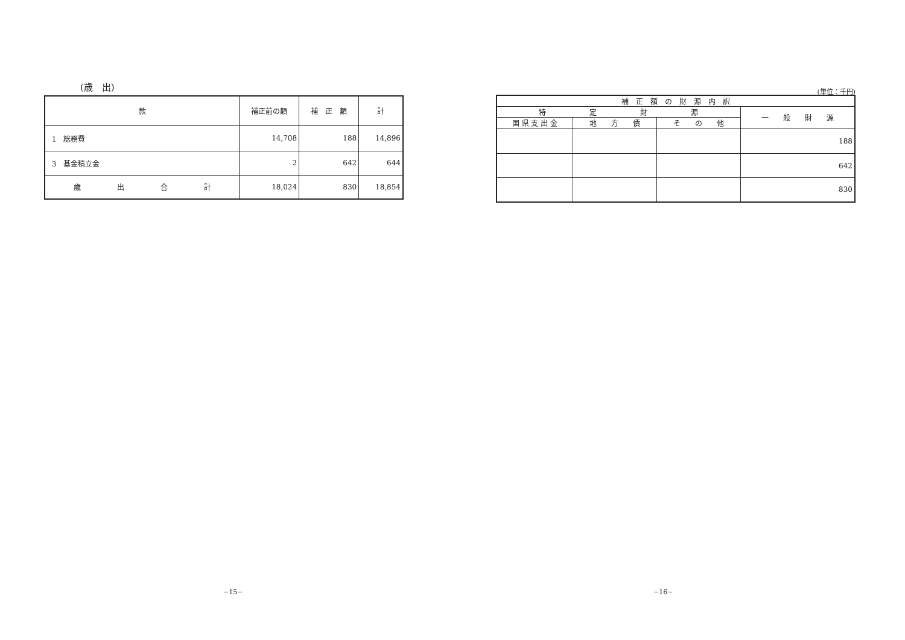(歳　出)
| 款 | 補正前の額 | 補 正 額 | 計 |
| --- | --- | --- | --- |
| 1 総務費 | 14,708 | 188 | 14,896 |
| 3 基金積立金 | 2 | 642 | 644 |
| 歳 出 合 計 | 18,024 | 830 | 18,854 |
(単位：千円)
| 補 正 額 の 財 源 内 訳 | | | |
| --- | --- | --- | --- |
| 特 定 財 源 | | | 一 般 財 源 |
| 国 県 支 出 金 | 地 方 債 | そ の 他 | |
| | | | 188 |
| | | | 642 |
| | | | 830 |
−15− −16−